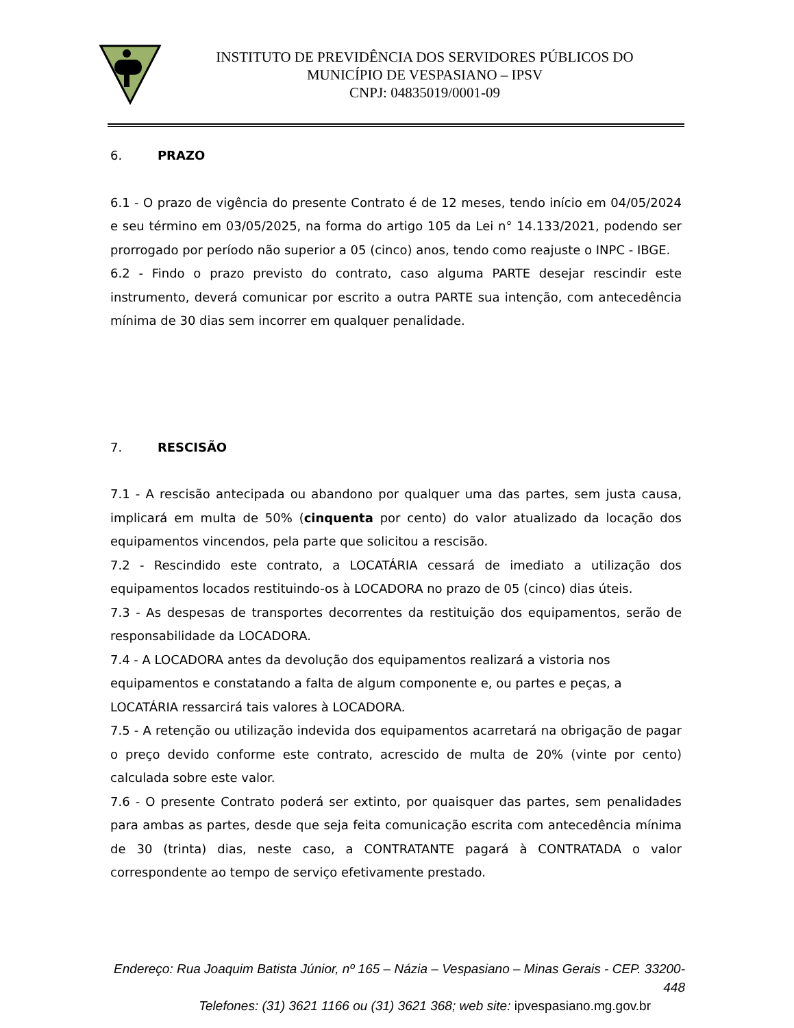INSTITUTO DE PREVIDÊNCIA DOS SERVIDORES PÚBLICOS DO
MUNICÍPIO DE VESPASIANO – IPSV
CNPJ: 04835019/0001-09
6. PRAZO
6.1 - O prazo de vigência do presente Contrato é de 12 meses, tendo início em 04/05/2024 e seu término em 03/05/2025, na forma do artigo 105 da Lei n° 14.133/2021, podendo ser prorrogado por período não superior a 05 (cinco) anos, tendo como reajuste o INPC - IBGE.
6.2 - Findo o prazo previsto do contrato, caso alguma PARTE desejar rescindir este instrumento, deverá comunicar por escrito a outra PARTE sua intenção, com antecedência mínima de 30 dias sem incorrer em qualquer penalidade.
7. RESCISÃO
7.1 - A rescisão antecipada ou abandono por qualquer uma das partes, sem justa causa, implicará em multa de 50% (cinquenta por cento) do valor atualizado da locação dos equipamentos vincendos, pela parte que solicitou a rescisão.
7.2 - Rescindido este contrato, a LOCATÁRIA cessará de imediato a utilização dos equipamentos locados restituindo-os à LOCADORA no prazo de 05 (cinco) dias úteis.
7.3 - As despesas de transportes decorrentes da restituição dos equipamentos, serão de responsabilidade da LOCADORA.
7.4 - A LOCADORA antes da devolução dos equipamentos realizará a vistoria nos equipamentos e constatando a falta de algum componente e, ou partes e peças, a
LOCATÁRIA ressarcirá tais valores à LOCADORA.
7.5 - A retenção ou utilização indevida dos equipamentos acarretará na obrigação de pagar o preço devido conforme este contrato, acrescido de multa de 20% (vinte por cento) calculada sobre este valor.
7.6 - O presente Contrato poderá ser extinto, por quaisquer das partes, sem penalidades para ambas as partes, desde que seja feita comunicação escrita com antecedência mínima de 30 (trinta) dias, neste caso, a CONTRATANTE pagará à CONTRATADA o valor correspondente ao tempo de serviço efetivamente prestado.
Endereço: Rua Joaquim Batista Júnior, nº 165 – Názia – Vespasiano – Minas Gerais - CEP. 33200-448
Telefones: (31) 3621 1166 ou (31) 3621 368; web site: ipvespasiano.mg.gov.br